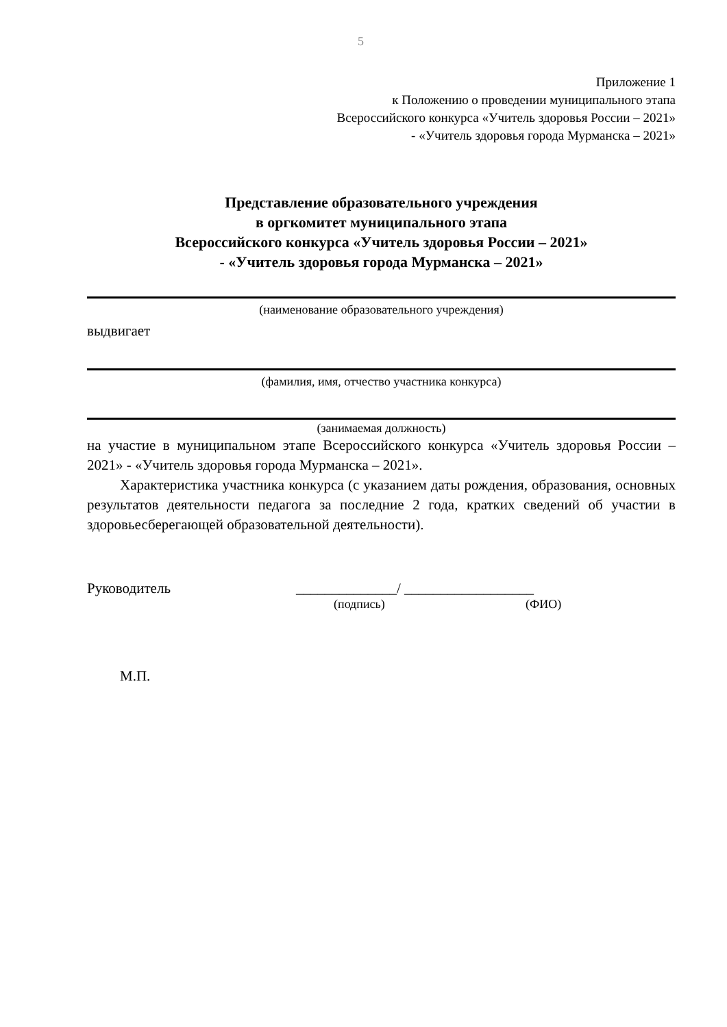5
Приложение 1
к Положению о проведении муниципального этапа
Всероссийского конкурса «Учитель здоровья России – 2021»
- «Учитель здоровья города Мурманска – 2021»
Представление образовательного учреждения
в оргкомитет муниципального этапа
Всероссийского конкурса «Учитель здоровья России – 2021»
- «Учитель здоровья города Мурманска – 2021»
(наименование образовательного учреждения)
выдвигает
(фамилия, имя, отчество участника конкурса)
(занимаемая должность)
на участие в муниципальном этапе Всероссийского конкурса «Учитель здоровья России – 2021» - «Учитель здоровья города Мурманска – 2021».
Характеристика участника конкурса (с указанием даты рождения, образования, основных результатов деятельности педагога за последние 2 года, кратких сведений об участии в здоровьесберегающей образовательной деятельности).
Руководитель ______________/ __________________
(подпись) (ФИО)
М.П.